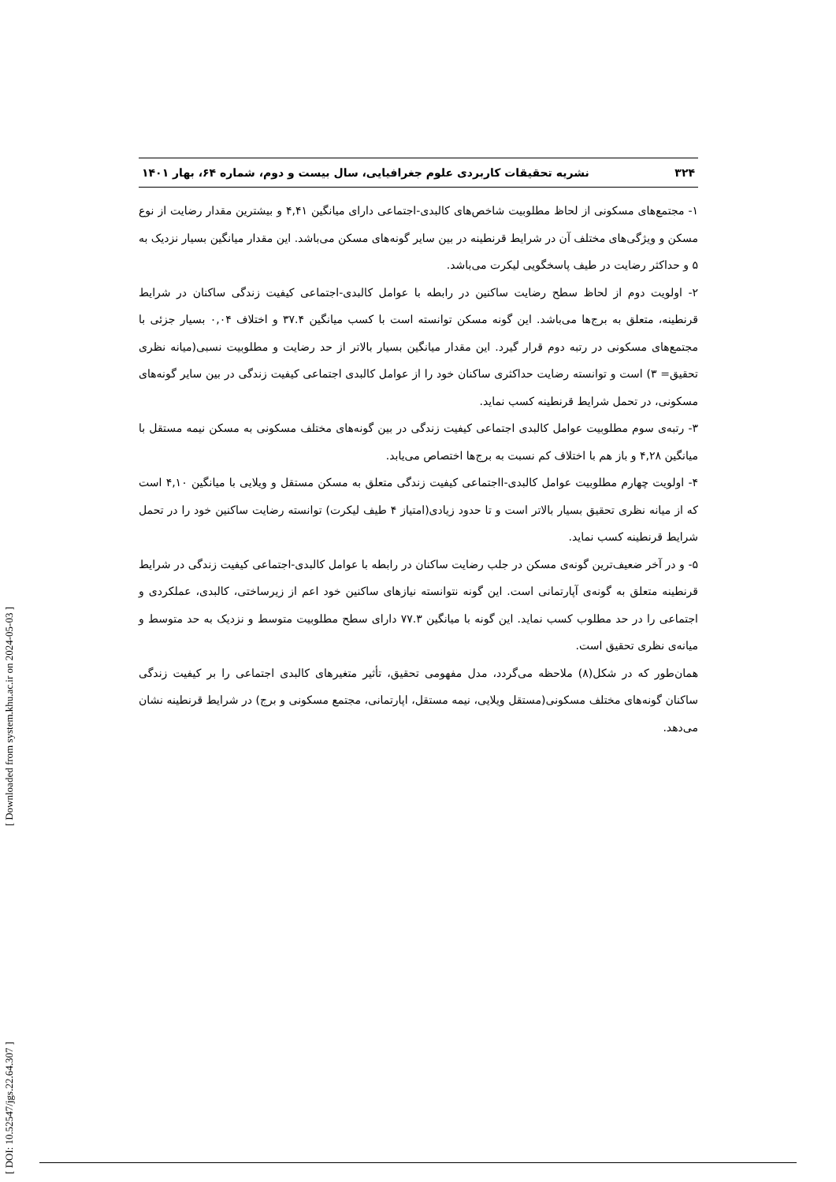۳۲۴ نشریه تحقیقات کاربردی علوم جغرافیایی، سال بیست و دوم، شماره ۶۴، بهار ۱۴۰۱
۱- مجتمع‌های مسکونی از لحاظ مطلوبیت شاخص‌های کالبدی-اجتماعی دارای میانگین ۴,۴۱ و بیشترین مقدار رضایت از نوع مسکن و ویژگی‌های مختلف آن در شرایط قرنطینه در بین سایر گونه‌های مسکن می‌باشد. این مقدار میانگین بسیار نزدیک به ۵ و حداکثر رضایت در طیف پاسخگویی لیکرت می‌باشد.
۲- اولویت دوم از لحاظ سطح رضایت ساکنین در رابطه با عوامل کالبدی-اجتماعی کیفیت زندگی ساکنان در شرایط قرنطینه، متعلق به برج‌ها می‌باشد. این گونه مسکن توانسته است با کسب میانگین ۳۷.۴ و اختلاف ۰,۰۴ بسیار جزئی با مجتمع‌های مسکونی در رتبه دوم قرار گیرد. این مقدار میانگین بسیار بالاتر از حد رضایت و مطلوبیت نسبی(میانه نظری تحقیق= ۳) است و توانسته رضایت حداکثری ساکنان خود را از عوامل کالبدی اجتماعی کیفیت زندگی در بین سایر گونه‌های مسکونی، در تحمل شرایط قرنطینه کسب نماید.
۳- رتبه‌ی سوم مطلوبیت عوامل کالبدی اجتماعی کیفیت زندگی در بین گونه‌های مختلف مسکونی به مسکن نیمه مستقل با میانگین ۴,۲۸ و باز هم با اختلاف کم نسبت به برج‌ها اختصاص می‌یابد.
۴- اولویت چهارم مطلوبیت عوامل کالبدی-ااجتماعی کیفیت زندگی متعلق به مسکن مستقل و ویلایی با میانگین ۴,۱۰ است که از میانه نظری تحقیق بسیار بالاتر است و تا حدود زیادی(امتیاز ۴ طیف لیکرت) توانسته رضایت ساکنین خود را در تحمل شرایط قرنطینه کسب نماید.
۵- و در آخر ضعیف‌ترین گونه‌ی مسکن در جلب رضایت ساکنان در رابطه با عوامل کالبدی-اجتماعی کیفیت زندگی در شرایط قرنطینه متعلق به گونه‌ی آپارتمانی است. این گونه نتوانسته نیازهای ساکنین خود اعم از زیرساختی، کالبدی، عملکردی و اجتماعی را در حد مطلوب کسب نماید. این گونه با میانگین ۷۷.۳ دارای سطح مطلوبیت متوسط و نزدیک به حد متوسط و میانه‌ی نظری تحقیق است.
همان‌طور که در شکل(۸) ملاحظه می‌گردد، مدل مفهومی تحقیق، تأثیر متغیرهای کالبدی اجتماعی را بر کیفیت زندگی ساکنان گونه‌های مختلف مسکونی(مستقل ویلایی، نیمه مستقل، اپارتمانی، مجتمع مسکونی و برج) در شرایط قرنطینه نشان می‌دهد.
[ Downloaded from system.khu.ac.ir on 2024-05-03 ]
[ DOI: 10.52547/jgs.22.64.307 ]